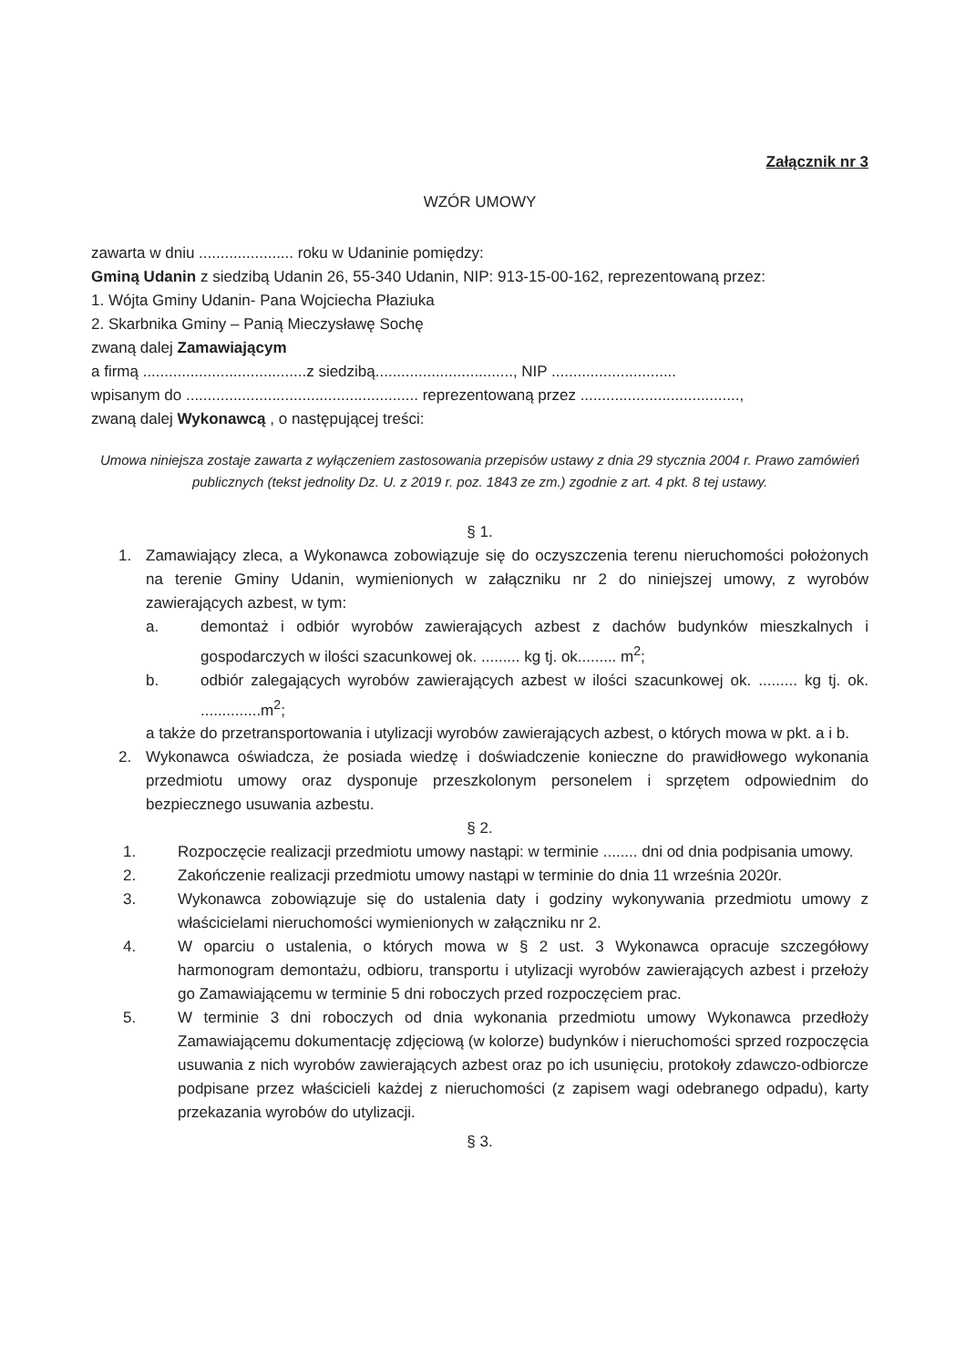Załącznik nr 3
WZÓR UMOWY
zawarta w dniu ...................... roku w Udaninie pomiędzy:
Gminą Udanin z siedzibą Udanin 26, 55-340 Udanin, NIP: 913-15-00-162, reprezentowaną przez:
1. Wójta Gminy Udanin- Pana Wojciecha Płaziuka
2. Skarbnika Gminy – Panią Mieczysławę Sochę
zwaną dalej Zamawiającym
a firmą ......................................z siedzibą................................, NIP .............................
wpisanym do ...................................................... reprezentowaną przez .....................................,
zwaną dalej Wykonawcą , o następującej treści:
Umowa niniejsza zostaje zawarta z wyłączeniem zastosowania przepisów ustawy z dnia 29 stycznia 2004 r. Prawo zamówień publicznych (tekst jednolity Dz. U. z 2019 r. poz. 1843 ze zm.) zgodnie z art. 4 pkt. 8 tej ustawy.
§ 1.
1. Zamawiający zleca, a Wykonawca zobowiązuje się do oczyszczenia terenu nieruchomości położonych na terenie Gminy Udanin, wymienionych w załączniku nr 2 do niniejszej umowy, z wyrobów zawierających azbest, w tym:
a. demontaż i odbiór wyrobów zawierających azbest z dachów budynków mieszkalnych i gospodarczych w ilości szacunkowej ok. ......... kg tj. ok......... m<sup>2</sup>;
b. odbiór zalegających wyrobów zawierających azbest w ilości szacunkowej ok. ......... kg tj. ok. ..............m<sup>2</sup>;
a także do przetransportowania i utylizacji wyrobów zawierających azbest, o których mowa w pkt. a i b.
2. Wykonawca oświadcza, że posiada wiedzę i doświadczenie konieczne do prawidłowego wykonania przedmiotu umowy oraz dysponuje przeszkolonym personelem i sprzętem odpowiednim do bezpiecznego usuwania azbestu.
§ 2.
1. Rozpoczęcie realizacji przedmiotu umowy nastąpi: w terminie ........ dni od dnia podpisania umowy.
2. Zakończenie realizacji przedmiotu umowy nastąpi w terminie do dnia 11 września 2020r.
3. Wykonawca zobowiązuje się do ustalenia daty i godziny wykonywania przedmiotu umowy z właścicielami nieruchomości wymienionych w załączniku nr 2.
4. W oparciu o ustalenia, o których mowa w § 2 ust. 3 Wykonawca opracuje szczegółowy harmonogram demontażu, odbioru, transportu i utylizacji wyrobów zawierających azbest i przełoży go Zamawiającemu w terminie 5 dni roboczych przed rozpoczęciem prac.
5. W terminie 3 dni roboczych od dnia wykonania przedmiotu umowy Wykonawca przedłoży Zamawiającemu dokumentację zdjęciową (w kolorze) budynków i nieruchomości sprzed rozpoczęcia usuwania z nich wyrobów zawierających azbest oraz po ich usunięciu, protokoły zdawczo-odbiorcze podpisane przez właścicieli każdej z nieruchomości (z zapisem wagi odebranego odpadu), karty przekazania wyrobów do utylizacji.
§ 3.